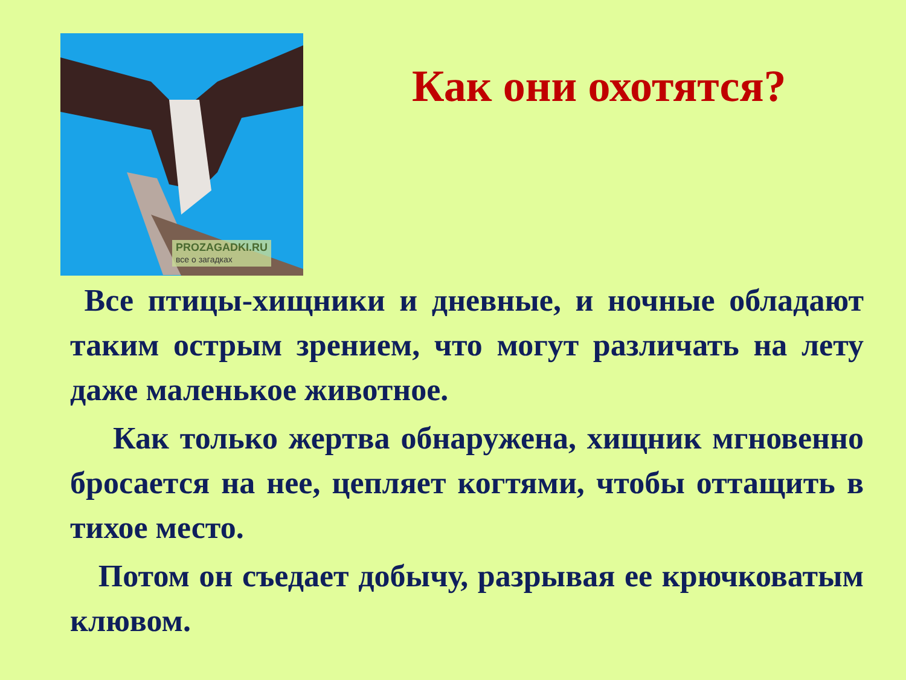PROZAGADKI.RU
все о загадках
Как они охотятся?
Все птицы-хищники и дневные, и ночные обладают таким острым зрением, что могут различать на лету даже маленькое животное.
Как только жертва обнаружена, хищник мгновенно бросается на нее, цепляет когтями, чтобы оттащить в тихое место.
Потом он съедает добычу, разрывая ее крючковатым клювом.